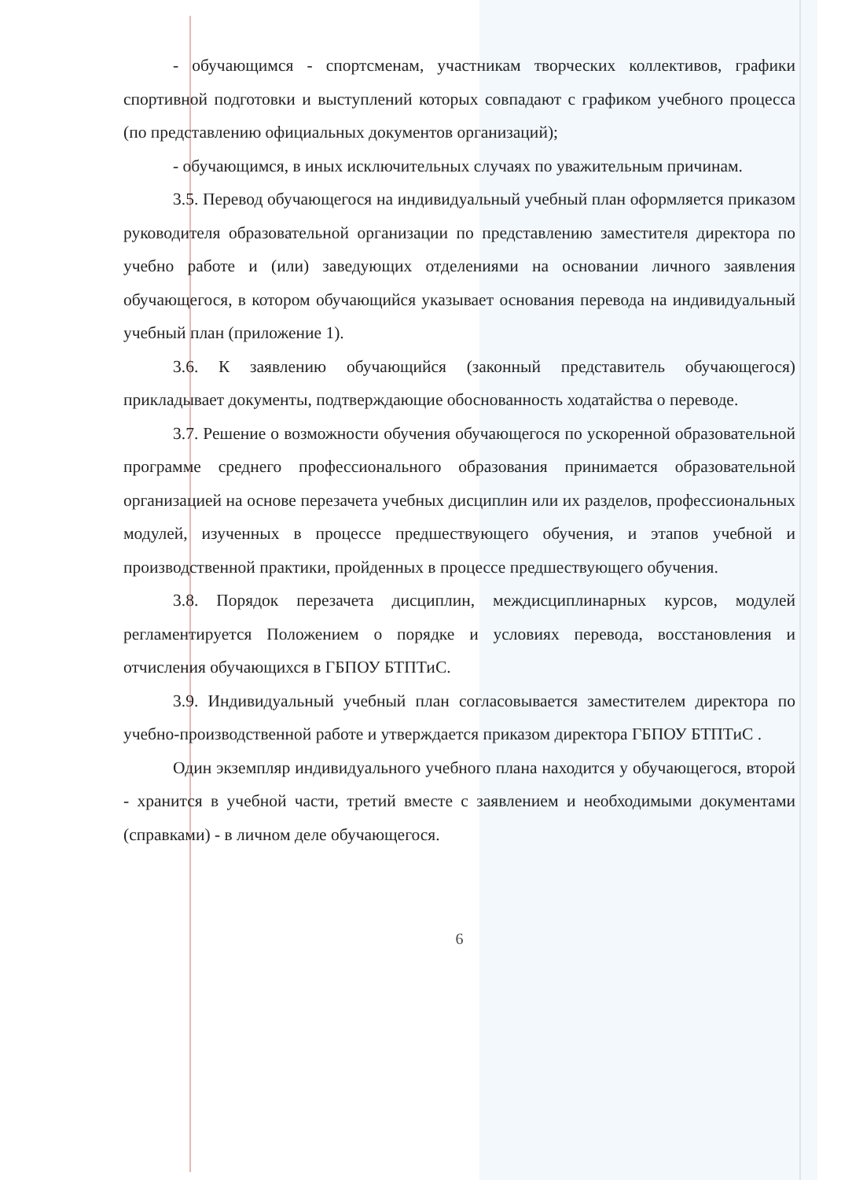- обучающимся - спортсменам, участникам творческих коллективов, графики спортивной подготовки и выступлений которых совпадают с графиком учебного процесса (по представлению официальных документов организаций);
- обучающимся, в иных исключительных случаях по уважительным причинам.
3.5. Перевод обучающегося на индивидуальный учебный план оформляется приказом руководителя образовательной организации по представлению заместителя директора по учебно работе и (или) заведующих отделениями на основании личного заявления обучающегося, в котором обучающийся указывает основания перевода на индивидуальный учебный план (приложение 1).
3.6. К заявлению обучающийся (законный представитель обучающегося) прикладывает документы, подтверждающие обоснованность ходатайства о переводе.
3.7. Решение о возможности обучения обучающегося по ускоренной образовательной программе среднего профессионального образования принимается образовательной организацией на основе перезачета учебных дисциплин или их разделов, профессиональных модулей, изученных в процессе предшествующего обучения, и этапов учебной и производственной практики, пройденных в процессе предшествующего обучения.
3.8. Порядок перезачета дисциплин, междисциплинарных курсов, модулей регламентируется Положением о порядке и условиях перевода, восстановления и отчисления обучающихся в ГБПОУ БТПТиС.
3.9. Индивидуальный учебный план согласовывается заместителем директора по учебно-производственной работе и утверждается приказом директора ГБПОУ БТПТиС .
Один экземпляр индивидуального учебного плана находится у обучающегося, второй - хранится в учебной части, третий вместе с заявлением и необходимыми документами (справками) - в личном деле обучающегося.
6